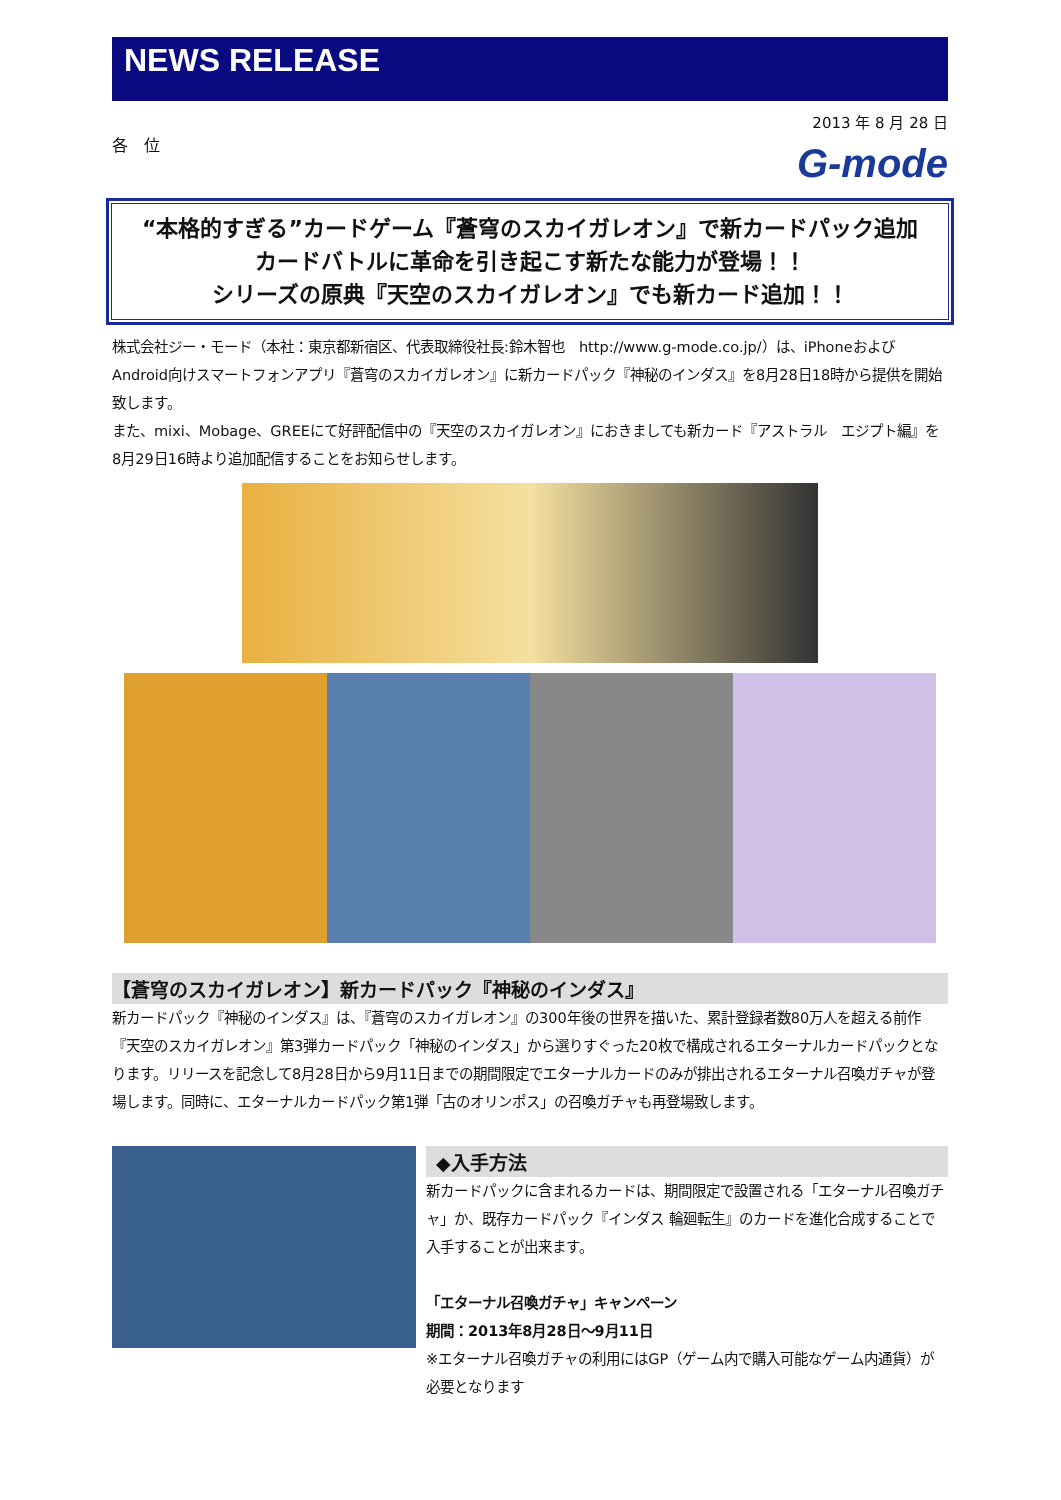NEWS RELEASE
2013 年 8 月 28 日
各　位
G-mode
“本格的すぎる”カードゲーム『蒼穹のスカイガレオン』で新カードパック追加
カードバトルに革命を引き起こす新たな能力が登場！！
シリーズの原典『天空のスカイガレオン』でも新カード追加！！
株式会社ジー・モード（本社：東京都新宿区、代表取締役社長:鈴木智也　http://www.g-mode.co.jp/）は、iPhoneおよびAndroid向けスマートフォンアプリ『蒼穹のスカイガレオン』に新カードパック『神秘のインダス』を8月28日18時から提供を開始致します。
また、mixi、Mobage、GREEにて好評配信中の『天空のスカイガレオン』におきましても新カード『アストラル　エジプト編』を8月29日16時より追加配信することをお知らせします。
【蒼穹のスカイガレオン】新カードパック『神秘のインダス』
新カードパック『神秘のインダス』は、『蒼穹のスカイガレオン』の300年後の世界を描いた、累計登録者数80万人を超える前作『天空のスカイガレオン』第3弾カードパック「神秘のインダス」から選りすぐった20枚で構成されるエターナルカードパックとなります。リリースを記念して8月28日から9月11日までの期間限定でエターナルカードのみが排出されるエターナル召喚ガチャが登場します。同時に、エターナルカードパック第1弾「古のオリンポス」の召喚ガチャも再登場致します。
◆入手方法
新カードパックに含まれるカードは、期間限定で設置される「エターナル召喚ガチャ」か、既存カードパック『インダス 輪廻転生』のカードを進化合成することで入手することが出来ます。
「エターナル召喚ガチャ」キャンペーン
期間：2013年8月28日～9月11日
※エターナル召喚ガチャの利用にはGP（ゲーム内で購入可能なゲーム内通貨）が必要となります